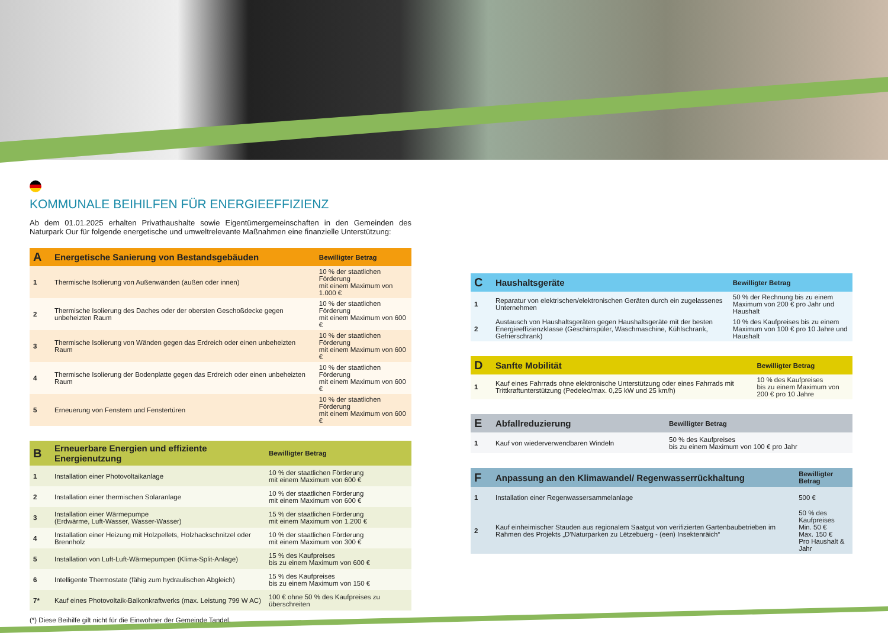KOMMUNALE BEIHILFEN FÜR ENERGIEEFFIZIENZ
Ab dem 01.01.2025 erhalten Privathaushalte sowie Eigentümergemeinschaften in den Gemeinden des Naturpark Our für folgende energetische und umweltrelevante Maßnahmen eine finanzielle Unterstützung:
| A | Energetische Sanierung von Bestandsgebäuden | Bewilligter Betrag |
| --- | --- | --- |
| 1 | Thermische Isolierung von Außenwänden (außen oder innen) | 10 % der staatlichen Förderung mit einem Maximum von 1.000 € |
| 2 | Thermische Isolierung des Daches oder der obersten Geschoßdecke gegen unbeheizten Raum | 10 % der staatlichen Förderung mit einem Maximum von 600 € |
| 3 | Thermische Isolierung von Wänden gegen das Erdreich oder einen unbeheizten Raum | 10 % der staatlichen Förderung mit einem Maximum von 600 € |
| 4 | Thermische Isolierung der Bodenplatte gegen das Erdreich oder einen unbeheizten Raum | 10 % der staatlichen Förderung mit einem Maximum von 600 € |
| 5 | Erneuerung von Fenstern und Fenstertüren | 10 % der staatlichen Förderung mit einem Maximum von 600 € |
| B | Erneuerbare Energien und effiziente Energienutzung | Bewilligter Betrag |
| --- | --- | --- |
| 1 | Installation einer Photovoltaikanlage | 10 % der staatlichen Förderung mit einem Maximum von 600 € |
| 2 | Installation einer thermischen Solaranlage | 10 % der staatlichen Förderung mit einem Maximum von 600 € |
| 3 | Installation einer Wärmepumpe (Erdwärme, Luft-Wasser, Wasser-Wasser) | 15 % der staatlichen Förderung mit einem Maximum von 1.200 € |
| 4 | Installation einer Heizung mit Holzpellets, Holzhackschnitzel oder Brennholz | 10 % der staatlichen Förderung mit einem Maximum von 300 € |
| 5 | Installation von Luft-Luft-Wärmepumpen (Klima-Split-Anlage) | 15 % des Kaufpreises bis zu einem Maximum von 600 € |
| 6 | Intelligente Thermostate (fähig zum hydraulischen Abgleich) | 15 % des Kaufpreises bis zu einem Maximum von 150 € |
| 7* | Kauf eines Photovoltaik-Balkonkraftwerks (max. Leistung 799 W AC) | 100 € ohne 50 % des Kaufpreises zu überschreiten |
(*) Diese Beihilfe gilt nicht für die Einwohner der Gemeinde Tandel.
| C | Haushaltsgeräte | Bewilligter Betrag |
| --- | --- | --- |
| 1 | Reparatur von elektrischen/elektronischen Geräten durch ein zugelassenes Unternehmen | 50 % der Rechnung bis zu einem Maximum von 200 € pro Jahr und Haushalt |
| 2 | Austausch von Haushaltsgeräten gegen Haushaltsgeräte mit der besten Energieeffizienzklasse (Geschirrspüler, Waschmaschine, Kühlschrank, Gefrierschrank) | 10 % des Kaufpreises bis zu einem Maximum von 100 € pro 10 Jahre und Haushalt |
| D | Sanfte Mobilität | Bewilligter Betrag |
| --- | --- | --- |
| 1 | Kauf eines Fahrrads ohne elektronische Unterstützung oder eines Fahrrads mit Trittkraftunterstützung (Pedelec/max. 0,25 kW und 25 km/h) | 10 % des Kaufpreises bis zu einem Maximum von 200 € pro 10 Jahre |
| E | Abfallreduzierung | Bewilligter Betrag |
| --- | --- | --- |
| 1 | Kauf von wiederverwendbaren Windeln | 50 % des Kaufpreises bis zu einem Maximum von 100 € pro Jahr |
| F | Anpassung an den Klimawandel/ Regenwasserrückhaltung | Bewilligter Betrag |
| --- | --- | --- |
| 1 | Installation einer Regenwassersammelanlage | 500 € |
| 2 | Kauf einheimischer Stauden aus regionalem Saatgut von verifizierten Gartenbaubetrieben im Rahmen des Projekts „D'Naturparken zu Lëtzebuerg - (een) Insektenräich“ | 50 % des Kaufpreises Min. 50 € Max. 150 € Pro Haushalt & Jahr |